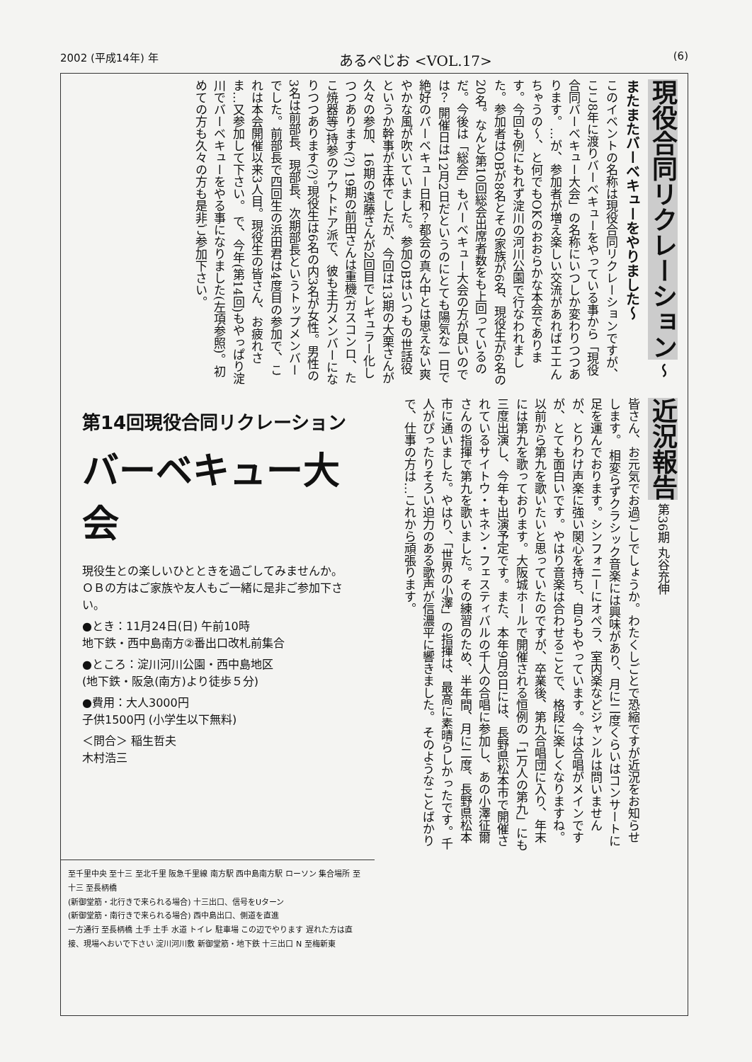2002 (平成14年) 年 あるぺじお <VOL.17> (6)
現役合同リクレーション 〜またまたバーベキューをやりました〜
このイベントの名称は現役合同リクレーションですが、ここ8年に渡りバーベキューをやっている事から「現役合同バーベキュー大会」の名称にいつしか変わりつつあります。…が、参加者が増え楽しい交流があればエエんちゃうの〜、と何でもOKのおおらかな本会であります。今回も例にもれず淀川の河川公園で行なわれました。参加者はOBが8名とその家族が6名、現役生が6名の20名。なんと第10回総会出席者数をも上回っているのだ。今後は「総会」もバーベキュー大会の方が良いのでは？ 開催日は12月2日だというのにとても陽気な一日で絶好のバーベキュー日和？都会の真ん中とは思えない爽やかな風が吹いていました。参加OBはいつもの世話役というか幹事が主体でしたが、今回は13期の大栗さんが久々の参加、16期の遠藤さんが2回目でレギュラー化しつつあります(?) 19期の前田さんは重機(ガスコンロ、たこ焼器等)持参のアウトドア派で、彼も主力メンバーになりつつあります(?)。現役生は6名の内3名が女性。男性の3名は前部長、現部長、次期部長というトップメンバーでした。前部長で四回生の浜田君は4度目の参加で、これは本会開催以来3人目。現役生の皆さん、お疲れさま…又参加して下さい。 で、今年(第14回)もやっぱり淀川でバーベキューをやる事になりました(左項参照)。初めての方も久々の方も是非ご参加下さい。
第14回現役合同リクレーション
バーベキュー大会
現役生との楽しいひとときを過ごしてみませんか。
ＯＢの方はご家族や友人もご一緒に是非ご参加下さい。
●とき：11月24日(日) 午前10時
地下鉄・西中島南方②番出口改札前集合
●ところ：淀川河川公園・西中島地区
(地下鉄・阪急(南方)より徒歩５分)
●費用：大人3000円
子供1500円 (小学生以下無料)
＜問合＞ 稲生哲夫
木村浩三
近況報告 第36期 丸谷充伸
皆さん、お元気でお過ごしでしょうか。わたくしごとで恐縮ですが近況をお知らせします。 相変らずクラシック音楽には興味があり、月に二度くらいはコンサートに足を運んでおります。シンフォニーにオペラ、室内楽などジャンルは問いませんが、とりわけ声楽に強い関心を持ち、自らもやっています。今は合唱がメインですが、とても面白いです。やはり音楽は合わせることで、格段に楽しくなりますね。以前から第九を歌いたいと思っていたのですが、卒業後、第九合唱団に入り、年末には第九を歌っております。大阪城ホールで開催される恒例の「1万人の第九」にも三度出演し、今年も出演予定です。また、本年9月8日には、長野県松本市で開催されているサイトウ・キネン・フェスティバルの千人の合唱に参加し、あの小澤征爾さんの指揮で第九を歌いました。その練習のため、半年間、月に二度、長野県松本市に通いました。やはり、「世界の小澤」の指揮は、最高に素晴らしかったです。千人がぴったりそろい迫力のある歌声が信濃平に響きました。 そのようなことばかりで、仕事の方は…これから頑張ります。
至千里中央 至十三 至北千里 阪急千里線 南方駅 西中島南方駅 ローソン 集合場所 至十三 至長柄橋
(新御堂筋・北行きで来られる場合) 十三出口、信号をUターン
(新御堂筋・南行きで来られる場合) 西中島出口、側道を直進
一方通行 至長柄橋 土手 土手 水道 トイレ 駐車場 この辺でやります 遅れた方は直接、現場へおいで下さい 淀川河川敷 新御堂筋・地下鉄 十三出口 N 至梅新東